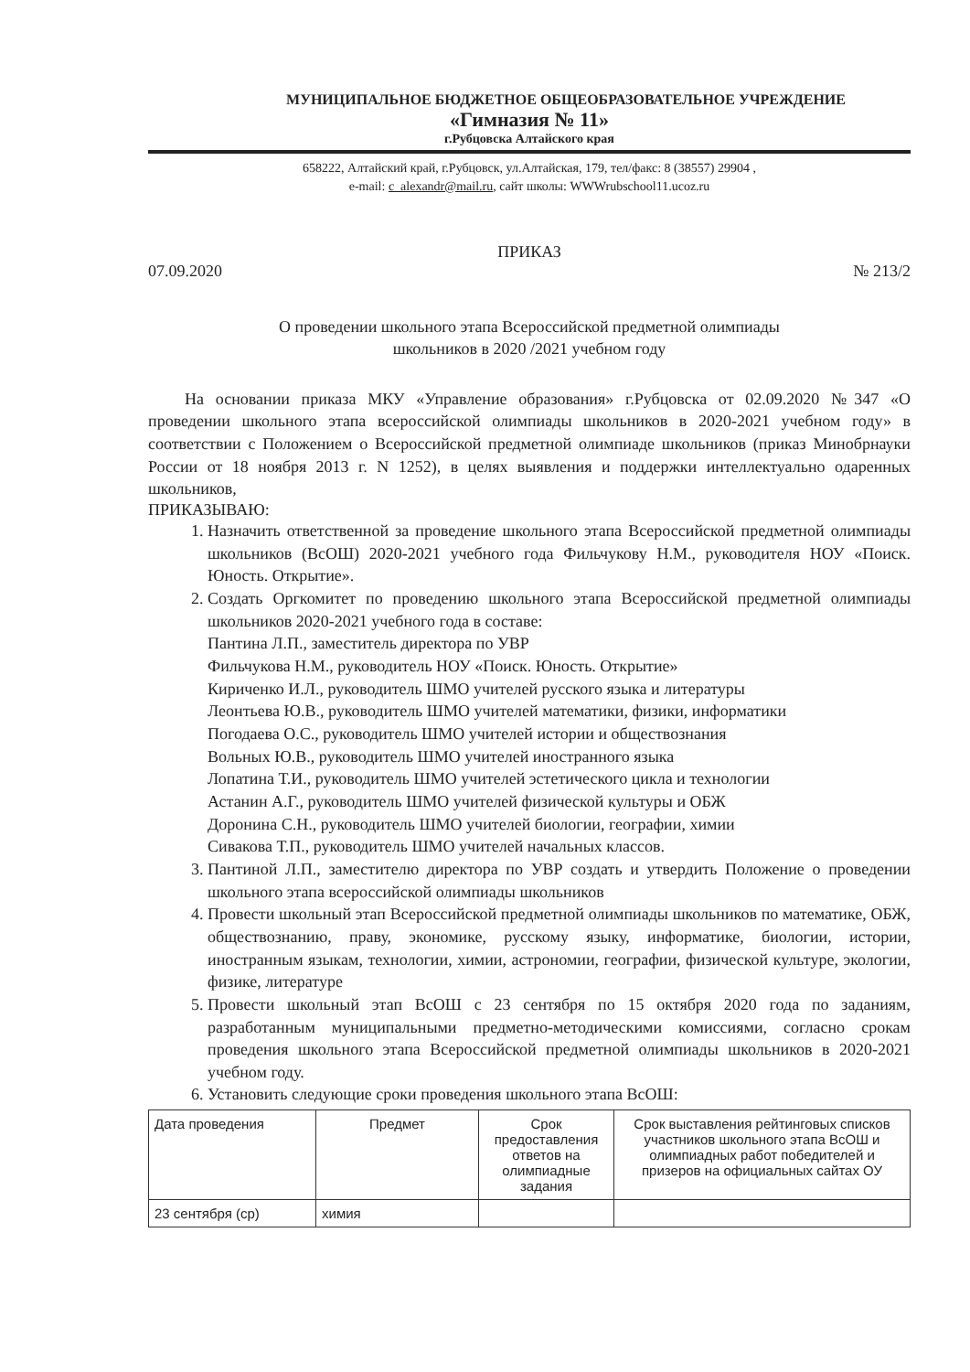МУНИЦИПАЛЬНОЕ БЮДЖЕТНОЕ ОБЩЕОБРАЗОВАТЕЛЬНОЕ УЧРЕЖДЕНИЕ
«Гимназия № 11»
г.Рубцовска Алтайского края
658222, Алтайский край, г.Рубцовск, ул.Алтайская, 179, тел/факс: 8 (38557) 29904 ,
e-mail: c_alexandr@mail.ru, сайт школы: WWWrubschool11.ucoz.ru
ПРИКАЗ
07.09.2020 № 213/2
О проведении школьного этапа Всероссийской предметной олимпиады
школьников в 2020 /2021 учебном году
На основании приказа МКУ «Управление образования» г.Рубцовска от 02.09.2020 №347 «О проведении школьного этапа всероссийской олимпиады школьников в 2020-2021 учебном году» в соответствии с Положением о Всероссийской предметной олимпиаде школьников (приказ Минобрнауки России от 18 ноября 2013 г. N 1252), в целях выявления и поддержки интеллектуально одаренных школьников,
ПРИКАЗЫВАЮ:
1. Назначить ответственной за проведение школьного этапа Всероссийской предметной олимпиады школьников (ВсОШ) 2020-2021 учебного года Фильчукову Н.М., руководителя НОУ «Поиск. Юность. Открытие».
2. Создать Оргкомитет по проведению школьного этапа Всероссийской предметной олимпиады школьников 2020-2021 учебного года в составе:
Пантина Л.П., заместитель директора по УВР
Фильчукова Н.М., руководитель НОУ «Поиск. Юность. Открытие»
Кириченко И.Л., руководитель ШМО учителей русского языка и литературы
Леонтьева Ю.В., руководитель ШМО учителей математики, физики, информатики
Погодаева О.С., руководитель ШМО учителей истории и обществознания
Вольных Ю.В., руководитель ШМО учителей иностранного языка
Лопатина Т.И., руководитель ШМО учителей эстетического цикла и технологии
Астанин А.Г., руководитель ШМО учителей физической культуры и ОБЖ
Доронина С.Н., руководитель ШМО учителей биологии, географии, химии
Сивакова Т.П., руководитель ШМО учителей начальных классов.
3. Пантиной Л.П., заместителю директора по УВР создать и утвердить Положение о проведении школьного этапа всероссийской олимпиады школьников
4. Провести школьный этап Всероссийской предметной олимпиады школьников по математике, ОБЖ, обществознанию, праву, экономике, русскому языку, информатике, биологии, истории, иностранным языкам, технологии, химии, астрономии, географии, физической культуре, экологии, физике, литературе
5. Провести школьный этап ВсОШ с 23 сентября по 15 октября 2020 года по заданиям, разработанным муниципальными предметно-методическими комиссиями, согласно срокам проведения школьного этапа Всероссийской предметной олимпиады школьников в 2020-2021 учебном году.
6. Установить следующие сроки проведения школьного этапа ВсОШ:
| Дата проведения | Предмет | Срок предоставления ответов на олимпиадные задания | Срок выставления рейтинговых списков участников школьного этапа ВсОШ и олимпиадных работ победителей и призеров на официальных сайтах ОУ |
| 23 сентября (ср) | химия | | |